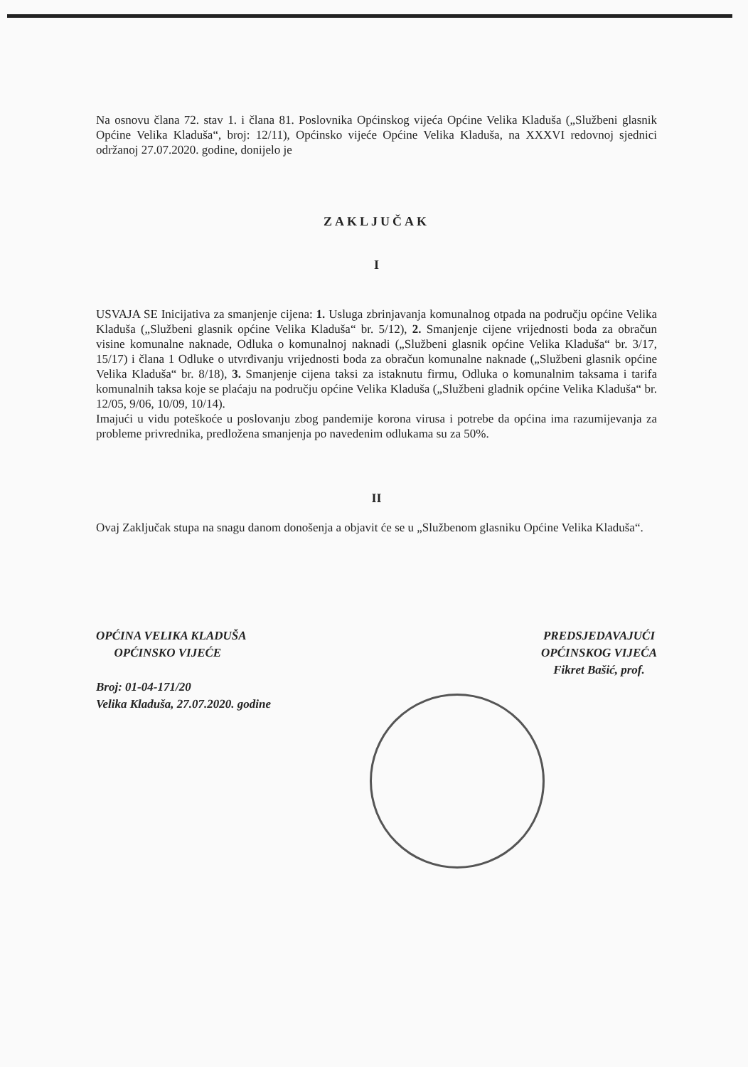Na osnovu člana 72. stav 1. i člana 81. Poslovnika Općinskog vijeća Općine Velika Kladuša („Službeni glasnik Općine Velika Kladuša“, broj: 12/11), Općinsko vijeće Općine Velika Kladuša, na XXXVI redovnoj sjednici održanoj 27.07.2020. godine, donijelo je
ZAKLJUČAK
I
USVAJA SE Inicijativa za smanjenje cijena: 1. Usluga zbrinjavanja komunalnog otpada na području općine Velika Kladuša („Službeni glasnik općine Velika Kladuša“ br. 5/12), 2. Smanjenje cijene vrijednosti boda za obračun visine komunalne naknade, Odluka o komunalnoj naknadi („Službeni glasnik općine Velika Kladuša“ br. 3/17, 15/17) i člana 1 Odluke o utvrđivanju vrijednosti boda za obračun komunalne naknade („Službeni glasnik općine Velika Kladuša“ br. 8/18), 3. Smanjenje cijena taksi za istaknutu firmu, Odluka o komunalnim taksama i tarifa komunalnih taksa koje se plaćaju na području općine Velika Kladuša („Službeni gladnik općine Velika Kladuša“ br. 12/05, 9/06, 10/09, 10/14).
Imajući u vidu poteškoće u poslovanju zbog pandemije korona virusa i potrebe da općina ima razumijevanja za probleme privrednika, predložena smanjenja po navedenim odlukama su za 50%.
II
Ovaj Zaključak stupa na snagu danom donošenja a objavit će se u „Službenom glasniku Općine Velika Kladuša“.
OPĆINA VELIKA KLADUŠA
OPĆINSKO VIJEĆE
Broj: 01-04-171/20
Velika Kladuša, 27.07.2020. godine
PREDSJEDAVAJUĆI
OPĆINSKOG VIJEĆA
Fikret Bašić, prof.